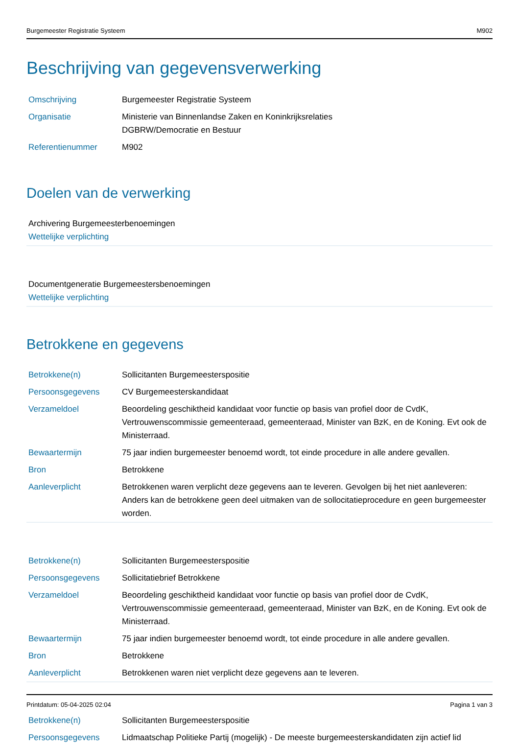Burgemeester Registratie Systeem M902
Beschrijving van gegevensverwerking
| Omschrijving | Burgemeester Registratie Systeem |
| Organisatie | Ministerie van Binnenlandse Zaken en Koninkrijksrelaties DGBRW/Democratie en Bestuur |
| Referentienummer | M902 |
Doelen van de verwerking
Archivering Burgemeesterbenoemingen
Wettelijke verplichting
Documentgeneratie Burgemeestersbenoemingen
Wettelijke verplichting
Betrokkene en gegevens
| Betrokkene(n) | Sollicitanten Burgemeesterspositie |
| Persoonsgegevens | CV Burgemeesterskandidaat |
| Verzameldoel | Beoordeling geschiktheid kandidaat voor functie op basis van profiel door de CvdK, Vertrouwenscommissie gemeenteraad, gemeenteraad, Minister van BzK, en de Koning. Evt ook de Ministerraad. |
| Bewaartermijn | 75 jaar indien burgemeester benoemd wordt, tot einde procedure in alle andere gevallen. |
| Bron | Betrokkene |
| Aanleverplicht | Betrokkenen waren verplicht deze gegevens aan te leveren. Gevolgen bij het niet aanleveren: Anders kan de betrokkene geen deel uitmaken van de sollocitatieprocedure en geen burgemeester worden. |
| Betrokkene(n) | Sollicitanten Burgemeesterspositie |
| Persoonsgegevens | Sollicitatiebrief Betrokkene |
| Verzameldoel | Beoordeling geschiktheid kandidaat voor functie op basis van profiel door de CvdK, Vertrouwenscommissie gemeenteraad, gemeenteraad, Minister van BzK, en de Koning. Evt ook de Ministerraad. |
| Bewaartermijn | 75 jaar indien burgemeester benoemd wordt, tot einde procedure in alle andere gevallen. |
| Bron | Betrokkene |
| Aanleverplicht | Betrokkenen waren niet verplicht deze gegevens aan te leveren. |
| Betrokkene(n) | Sollicitanten Burgemeesterspositie |
| Persoonsgegevens | Lidmaatschap Politieke Partij (mogelijk) - De meeste burgemeesterskandidaten zijn actief lid |
Printdatum: 05-04-2025 02:04 Pagina 1 van 3